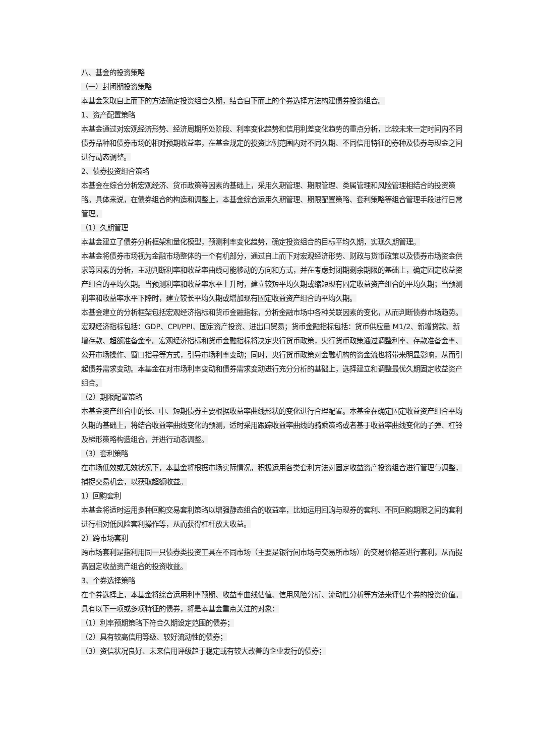八、基金的投资策略
（一）封闭期投资策略
本基金采取自上而下的方法确定投资组合久期，结合自下而上的个券选择方法构建债券投资组合。
1、资产配置策略
本基金通过对宏观经济形势、经济周期所处阶段、利率变化趋势和信用利差变化趋势的重点分析，比较未来一定时间内不同债券品种和债券市场的相对预期收益率，在基金规定的投资比例范围内对不同久期、不同信用特征的券种及债券与现金之间进行动态调整。
2、债券投资组合策略
本基金在综合分析宏观经济、货币政策等因素的基础上，采用久期管理、期限管理、类属管理和风险管理相结合的投资策略。具体来说，在债券组合的构造和调整上，本基金综合运用久期管理、期限配置策略、套利策略等组合管理手段进行日常管理。
（1）久期管理
本基金建立了债券分析框架和量化模型，预测利率变化趋势，确定投资组合的目标平均久期，实现久期管理。
本基金将债券市场视为金融市场整体的一个有机部分，通过自上而下对宏观经济形势、财政与货币政策以及债券市场资金供求等因素的分析，主动判断利率和收益率曲线可能移动的方向和方式，并在考虑封闭期剩余期限的基础上，确定固定收益资产组合的平均久期。当预测利率和收益率水平上升时，建立较短平均久期或缩短现有固定收益资产组合的平均久期；当预测利率和收益率水平下降时，建立较长平均久期或增加现有固定收益资产组合的平均久期。
本基金建立的分析框架包括宏观经济指标和货币金融指标，分析金融市场中各种关联因素的变化，从而判断债券市场趋势。宏观经济指标包括：GDP、CPI/PPI、固定资产投资、进出口贸易；货币金融指标包括：货币供应量 M1/2、新增贷款、新增存款、超额准备金率。宏观经济指标和货币金融指标将决定央行货币政策，央行货币政策通过调整利率、存款准备金率、公开市场操作、窗口指导等方式，引导市场利率变动；同时，央行货币政策对金融机构的资金流也将带来明显影响，从而引起债券需求变动。本基金在对市场利率变动和债券需求变动进行充分分析的基础上，选择建立和调整最优久期固定收益资产组合。
（2）期限配置策略
本基金资产组合中的长、中、短期债券主要根据收益率曲线形状的变化进行合理配置。本基金在确定固定收益资产组合平均久期的基础上，将结合收益率曲线变化的预测，适时采用跟踪收益率曲线的骑乘策略或者基于收益率曲线变化的子弹、杠铃及梯形策略构造组合，并进行动态调整。
（3）套利策略
在市场低效或无效状况下，本基金将根据市场实际情况，积极运用各类套利方法对固定收益资产投资组合进行管理与调整，捕捉交易机会，以获取超额收益。
1）回购套利
本基金将适时运用多种回购交易套利策略以增强静态组合的收益率，比如运用回购与现券的套利、不同回购期限之间的套利进行相对低风险套利操作等，从而获得杠杆放大收益。
2）跨市场套利
跨市场套利是指利用同一只债券类投资工具在不同市场（主要是银行间市场与交易所市场）的交易价格差进行套利，从而提高固定收益资产组合的投资收益。
3、个券选择策略
在个券选择上，本基金将综合运用利率预期、收益率曲线估值、信用风险分析、流动性分析等方法来评估个券的投资价值。具有以下一项或多项特征的债券，将是本基金重点关注的对象：
（1）利率预期策略下符合久期设定范围的债券；
（2）具有较高信用等级、较好流动性的债券；
（3）资信状况良好、未来信用评级趋于稳定或有较大改善的企业发行的债券；